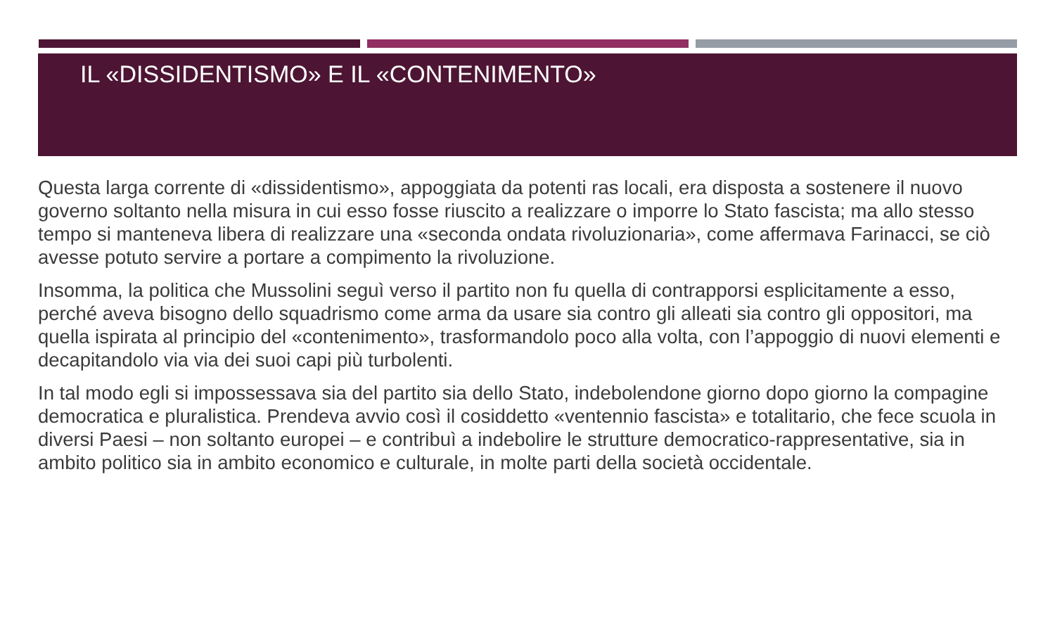IL «DISSIDENTISMO» E IL «CONTENIMENTO»
Questa larga corrente di «dissidentismo», appoggiata da potenti ras locali, era disposta a sostenere il nuovo governo soltanto nella misura in cui esso fosse riuscito a realizzare o imporre lo Stato fascista; ma allo stesso tempo si manteneva libera di realizzare una «seconda ondata rivoluzionaria», come affermava Farinacci, se ciò avesse potuto servire a portare a compimento la rivoluzione.
Insomma, la politica che Mussolini seguì verso il partito non fu quella di contrapporsi esplicitamente a esso, perché aveva bisogno dello squadrismo come arma da usare sia contro gli alleati sia contro gli oppositori, ma quella ispirata al principio del «contenimento», trasformandolo poco alla volta, con l’appoggio di nuovi elementi e decapitandolo via via dei suoi capi più turbolenti.
In tal modo egli si impossessava sia del partito sia dello Stato, indebolendone giorno dopo giorno la compagine democratica e pluralistica. Prendeva avvio così il cosiddetto «ventennio fascista» e totalitario, che fece scuola in diversi Paesi – non soltanto europei – e contribuì a indebolire le strutture democratico-rappresentative, sia in ambito politico sia in ambito economico e culturale, in molte parti della società occidentale.